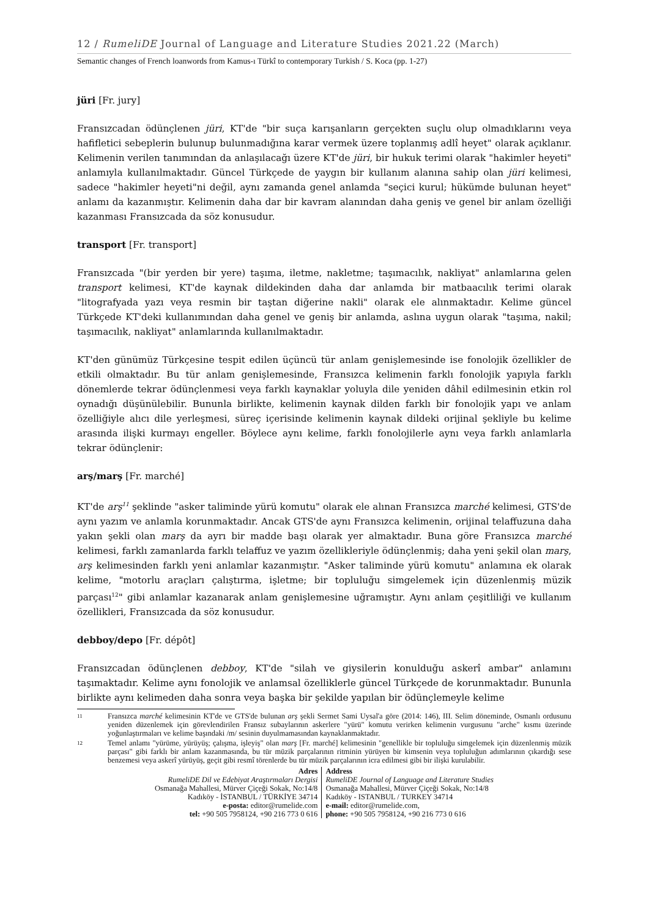12 / RumeliDE Journal of Language and Literature Studies 2021.22 (March)
Semantic changes of French loanwords from Kamus-ı Türkî to contemporary Turkish / S. Koca (pp. 1-27)
jüri [Fr. jury]
Fransızcadan ödünçlenen jüri, KT'de "bir suça karışanların gerçekten suçlu olup olmadıklarını veya hafifletici sebeplerin bulunup bulunmadığına karar vermek üzere toplanmış adlî heyet" olarak açıklanır. Kelimenin verilen tanımından da anlaşılacağı üzere KT'de jüri, bir hukuk terimi olarak "hakimler heyeti" anlamıyla kullanılmaktadır. Güncel Türkçede de yaygın bir kullanım alanına sahip olan jüri kelimesi, sadece "hakimler heyeti"ni değil, aynı zamanda genel anlamda "seçici kurul; hükümde bulunan heyet" anlamı da kazanmıştır. Kelimenin daha dar bir kavram alanından daha geniş ve genel bir anlam özelliği kazanması Fransızcada da söz konusudur.
transport [Fr. transport]
Fransızcada "(bir yerden bir yere) taşıma, iletme, nakletme; taşımacılık, nakliyat" anlamlarına gelen transport kelimesi, KT'de kaynak dildekinden daha dar anlamda bir matbaacılık terimi olarak "litografyada yazı veya resmin bir taştan diğerine nakli" olarak ele alınmaktadır. Kelime güncel Türkçede KT'deki kullanımından daha genel ve geniş bir anlamda, aslına uygun olarak "taşıma, nakil; taşımacılık, nakliyat" anlamlarında kullanılmaktadır.
KT'den günümüz Türkçesine tespit edilen üçüncü tür anlam genişlemesinde ise fonolojik özellikler de etkili olmaktadır. Bu tür anlam genişlemesinde, Fransızca kelimenin farklı fonolojik yapıyla farklı dönemlerde tekrar ödünçlenmesi veya farklı kaynaklar yoluyla dile yeniden dâhil edilmesinin etkin rol oynadığı düşünülebilir. Bununla birlikte, kelimenin kaynak dilden farklı bir fonolojik yapı ve anlam özelliğiyle alıcı dile yerleşmesi, süreç içerisinde kelimenin kaynak dildeki orijinal şekliyle bu kelime arasında ilişki kurmayı engeller. Böylece aynı kelime, farklı fonolojilerle aynı veya farklı anlamlarla tekrar ödünçlenir:
arş/marş [Fr. marché]
KT'de arş<sup>11</sup> şeklinde "asker taliminde yürü komutu" olarak ele alınan Fransızca marché kelimesi, GTS'de aynı yazım ve anlamla korunmaktadır. Ancak GTS'de aynı Fransızca kelimenin, orijinal telaffuzuna daha yakın şekli olan marş da ayrı bir madde başı olarak yer almaktadır. Buna göre Fransızca marché kelimesi, farklı zamanlarda farklı telaffuz ve yazım özellikleriyle ödünçlenmiş; daha yeni şekil olan marş, arş kelimesinden farklı yeni anlamlar kazanmıştır. "Asker taliminde yürü komutu" anlamına ek olarak kelime, "motorlu araçları çalıştırma, işletme; bir topluluğu simgelemek için düzenlenmiş müzik parçası<sup>12</sup>" gibi anlamlar kazanarak anlam genişlemesine uğramıştır. Aynı anlam çeşitliliği ve kullanım özellikleri, Fransızcada da söz konusudur.
debboy/depo [Fr. dépôt]
Fransızcadan ödünçlenen debboy, KT'de "silah ve giysilerin konulduğu askerî ambar" anlamını taşımaktadır. Kelime aynı fonolojik ve anlamsal özelliklerle güncel Türkçede de korunmaktadır. Bununla birlikte aynı kelimeden daha sonra veya başka bir şekilde yapılan bir ödünçlemeyle kelime
11 Fransızca marché kelimesinin KT'de ve GTS'de bulunan arş şekli Sermet Sami Uysal'a göre (2014: 146), III. Selim döneminde, Osmanlı ordusunu yeniden düzenlemek için görevlendirilen Fransız subaylarının askerlere "yürü" komutu verirken kelimenin vurgusunu "arche" kısmı üzerinde yoğunlaştırmaları ve kelime başındaki /m/ sesinin duyulmamasından kaynaklanmaktadır.
12 Temel anlamı "yürüme, yürüyüş; çalışma, işleyiş" olan marş [Fr. marché] kelimesinin "genellikle bir topluluğu simgelemek için düzenlenmiş müzik parçası" gibi farklı bir anlam kazanmasında, bu tür müzik parçalarının ritminin yürüyen bir kimsenin veya topluluğun adımlarının çıkardığı sese benzemesi veya askerî yürüyüş, geçit gibi resmî törenlerde bu tür müzik parçalarının icra edilmesi gibi bir ilişki kurulabilir.
Adres
RumeliDE Dil ve Edebiyat Araştırmaları Dergisi
Osmanağa Mahallesi, Mürver Çiçeği Sokak, No:14/8
Kadıköy - İSTANBUL / TÜRKİYE 34714
e-posta: editor@rumelide.com
tel: +90 505 7958124, +90 216 773 0 616
Address
RumeliDE Journal of Language and Literature Studies
Osmanağa Mahallesi, Mürver Çiçeği Sokak, No:14/8
Kadıköy - ISTANBUL / TURKEY 34714
e-mail: editor@rumelide.com,
phone: +90 505 7958124, +90 216 773 0 616